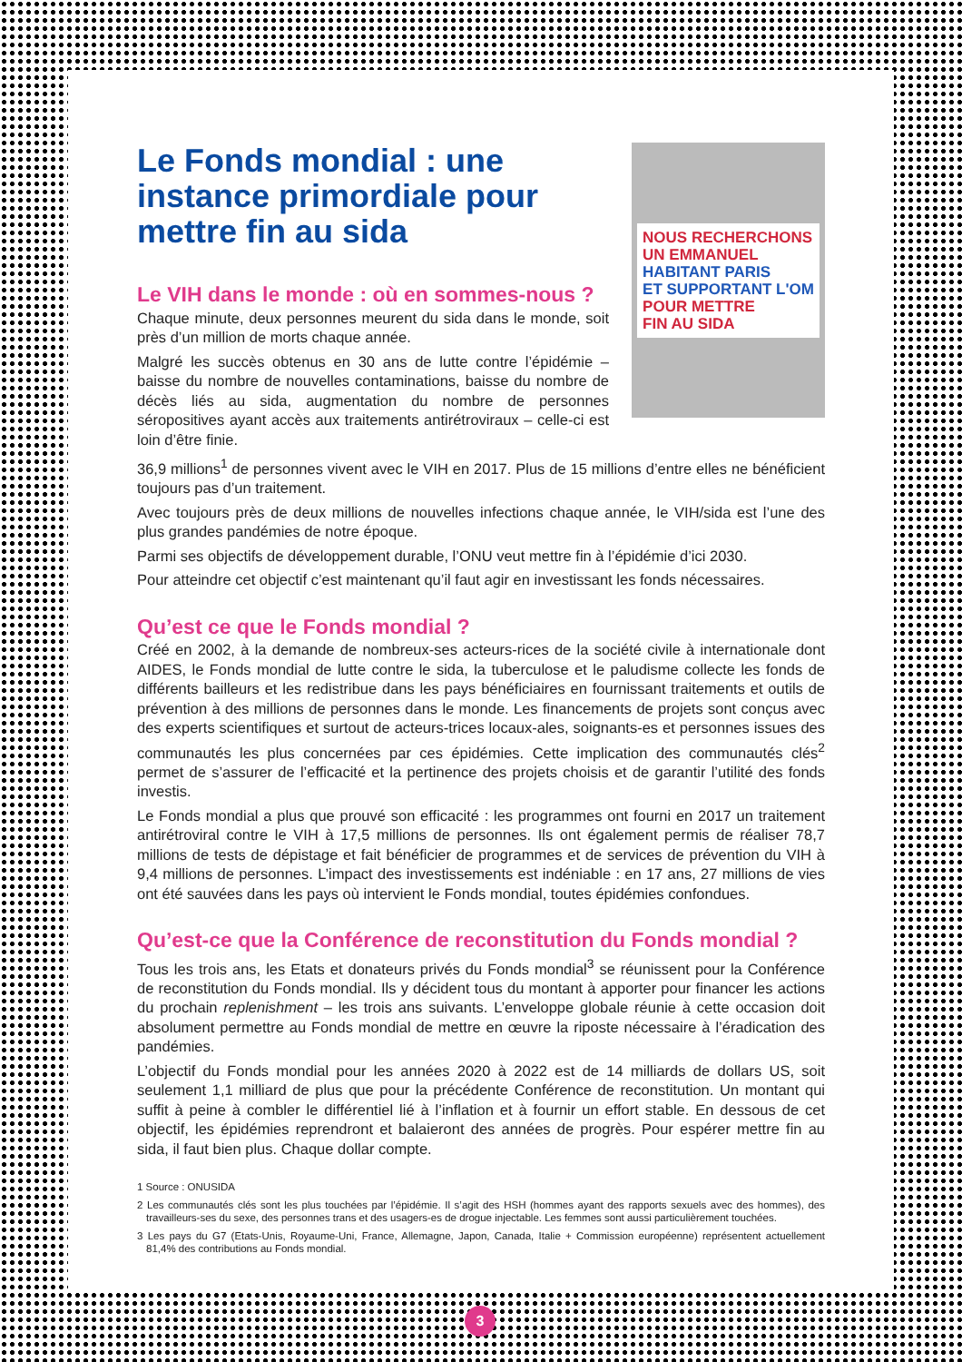NOUS RECHERCHONS
UN EMMANUEL
HABITANT PARIS
ET SUPPORTANT L'OM
POUR METTRE
FIN AU SIDA
Le Fonds mondial : une instance primordiale pour mettre fin au sida
Le VIH dans le monde : où en sommes-nous ?
Chaque minute, deux personnes meurent du sida dans le monde, soit près d’un million de morts chaque année.
Malgré les succès obtenus en 30 ans de lutte contre l’épidémie – baisse du nombre de nouvelles contaminations, baisse du nombre de décès liés au sida, augmentation du nombre de personnes séropositives ayant accès aux traitements antirétroviraux – celle-ci est loin d’être finie.
36,9 millions<sup>1</sup> de personnes vivent avec le VIH en 2017. Plus de 15 millions d’entre elles ne bénéficient toujours pas d’un traitement.
Avec toujours près de deux millions de nouvelles infections chaque année, le VIH/sida est l’une des plus grandes pandémies de notre époque.
Parmi ses objectifs de développement durable, l’ONU veut mettre fin à l’épidémie d’ici 2030.
Pour atteindre cet objectif c’est maintenant qu’il faut agir en investissant les fonds nécessaires.
Qu’est ce que le Fonds mondial ?
Créé en 2002, à la demande de nombreux-ses acteurs-rices de la société civile à internationale dont AIDES, le Fonds mondial de lutte contre le sida, la tuberculose et le paludisme collecte les fonds de différents bailleurs et les redistribue dans les pays bénéficiaires en fournissant traitements et outils de prévention à des millions de personnes dans le monde. Les financements de projets sont conçus avec des experts scientifiques et surtout de acteurs-trices locaux-ales, soignants-es et personnes issues des communautés les plus concernées par ces épidémies. Cette implication des communautés clés<sup>2</sup> permet de s’assurer de l’efficacité et la pertinence des projets choisis et de garantir l’utilité des fonds investis.
Le Fonds mondial a plus que prouvé son efficacité : les programmes ont fourni en 2017 un traitement antirétroviral contre le VIH à 17,5 millions de personnes. Ils ont également permis de réaliser 78,7 millions de tests de dépistage et fait bénéficier de programmes et de services de prévention du VIH à 9,4 millions de personnes. L’impact des investissements est indéniable : en 17 ans, 27 millions de vies ont été sauvées dans les pays où intervient le Fonds mondial, toutes épidémies confondues.
Qu’est-ce que la Conférence de reconstitution du Fonds mondial ?
Tous les trois ans, les Etats et donateurs privés du Fonds mondial<sup>3</sup> se réunissent pour la Conférence de reconstitution du Fonds mondial. Ils y décident tous du montant à apporter pour financer les actions du prochain replenishment – les trois ans suivants. L’enveloppe globale réunie à cette occasion doit absolument permettre au Fonds mondial de mettre en œuvre la riposte nécessaire à l’éradication des pandémies.
L’objectif du Fonds mondial pour les années 2020 à 2022 est de 14 milliards de dollars US, soit seulement 1,1 milliard de plus que pour la précédente Conférence de reconstitution. Un montant qui suffit à peine à combler le différentiel lié à l’inflation et à fournir un effort stable. En dessous de cet objectif, les épidémies reprendront et balaieront des années de progrès. Pour espérer mettre fin au sida, il faut bien plus. Chaque dollar compte.
1 Source : ONUSIDA
2 Les communautés clés sont les plus touchées par l’épidémie. Il s’agit des HSH (hommes ayant des rapports sexuels avec des hommes), des travailleurs-ses du sexe, des personnes trans et des usagers-es de drogue injectable. Les femmes sont aussi particulièrement touchées.
3 Les pays du G7 (Etats-Unis, Royaume-Uni, France, Allemagne, Japon, Canada, Italie + Commission européenne) représentent actuellement 81,4% des contributions au Fonds mondial.
3